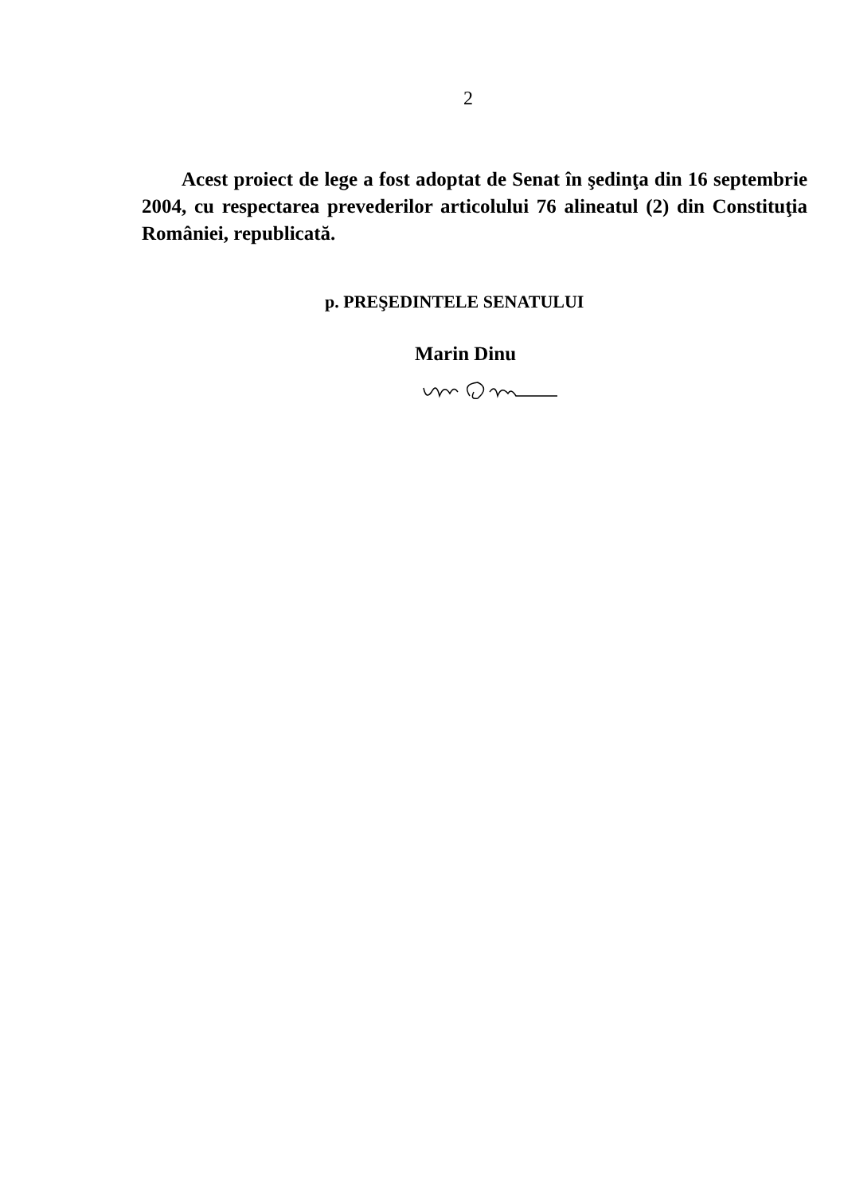2
Acest proiect de lege a fost adoptat de Senat în şedinţa din 16 septembrie 2004, cu respectarea prevederilor articolului 76 alineatul (2) din Constituţia României, republicată.
p. PREŞEDINTELE SENATULUI
Marin Dinu